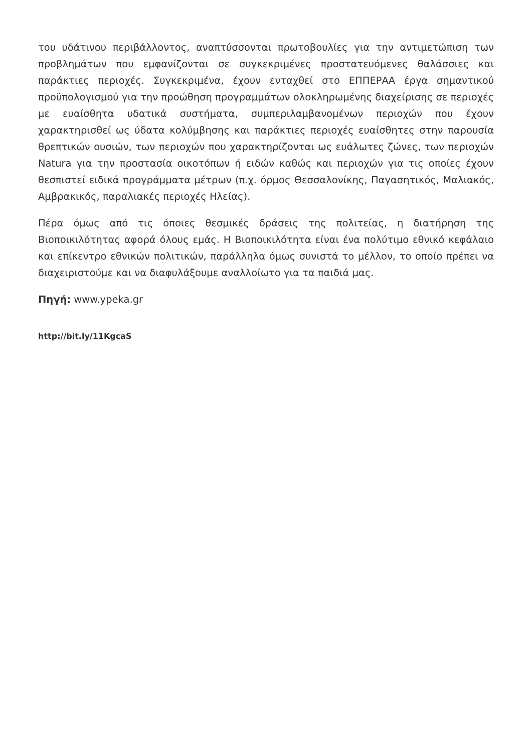του υδάτινου περιβάλλοντος, αναπτύσσονται πρωτοβουλίες για την αντιμετώπιση των προβλημάτων που εμφανίζονται σε συγκεκριμένες προστατευόμενες θαλάσσιες και παράκτιες περιοχές. Συγκεκριμένα, έχουν ενταχθεί στο ΕΠΠΕΡΑΑ έργα σημαντικού προϋπολογισμού για την προώθηση προγραμμάτων ολοκληρωμένης διαχείρισης σε περιοχές με ευαίσθητα υδατικά συστήματα, συμπεριλαμβανομένων περιοχών που έχουν χαρακτηρισθεί ως ύδατα κολύμβησης και παράκτιες περιοχές ευαίσθητες στην παρουσία θρεπτικών ουσιών, των περιοχών που χαρακτηρίζονται ως ευάλωτες ζώνες, των περιοχών Natura για την προστασία οικοτόπων ή ειδών καθώς και περιοχών για τις οποίες έχουν θεσπιστεί ειδικά προγράμματα μέτρων (π.χ. όρμος Θεσσαλονίκης, Παγασητικός, Μαλιακός, Αμβρακικός, παραλιακές περιοχές Ηλείας).
Πέρα όμως από τις όποιες θεσμικές δράσεις της πολιτείας, η διατήρηση της Βιοποικιλότητας αφορά όλους εμάς. Η Βιοποικιλότητα είναι ένα πολύτιμο εθνικό κεφάλαιο και επίκεντρο εθνικών πολιτικών, παράλληλα όμως συνιστά το μέλλον, το οποίο πρέπει να διαχειριστούμε και να διαφυλάξουμε αναλλοίωτο για τα παιδιά μας.
Πηγή: www.ypeka.gr
http://bit.ly/11KgcaS